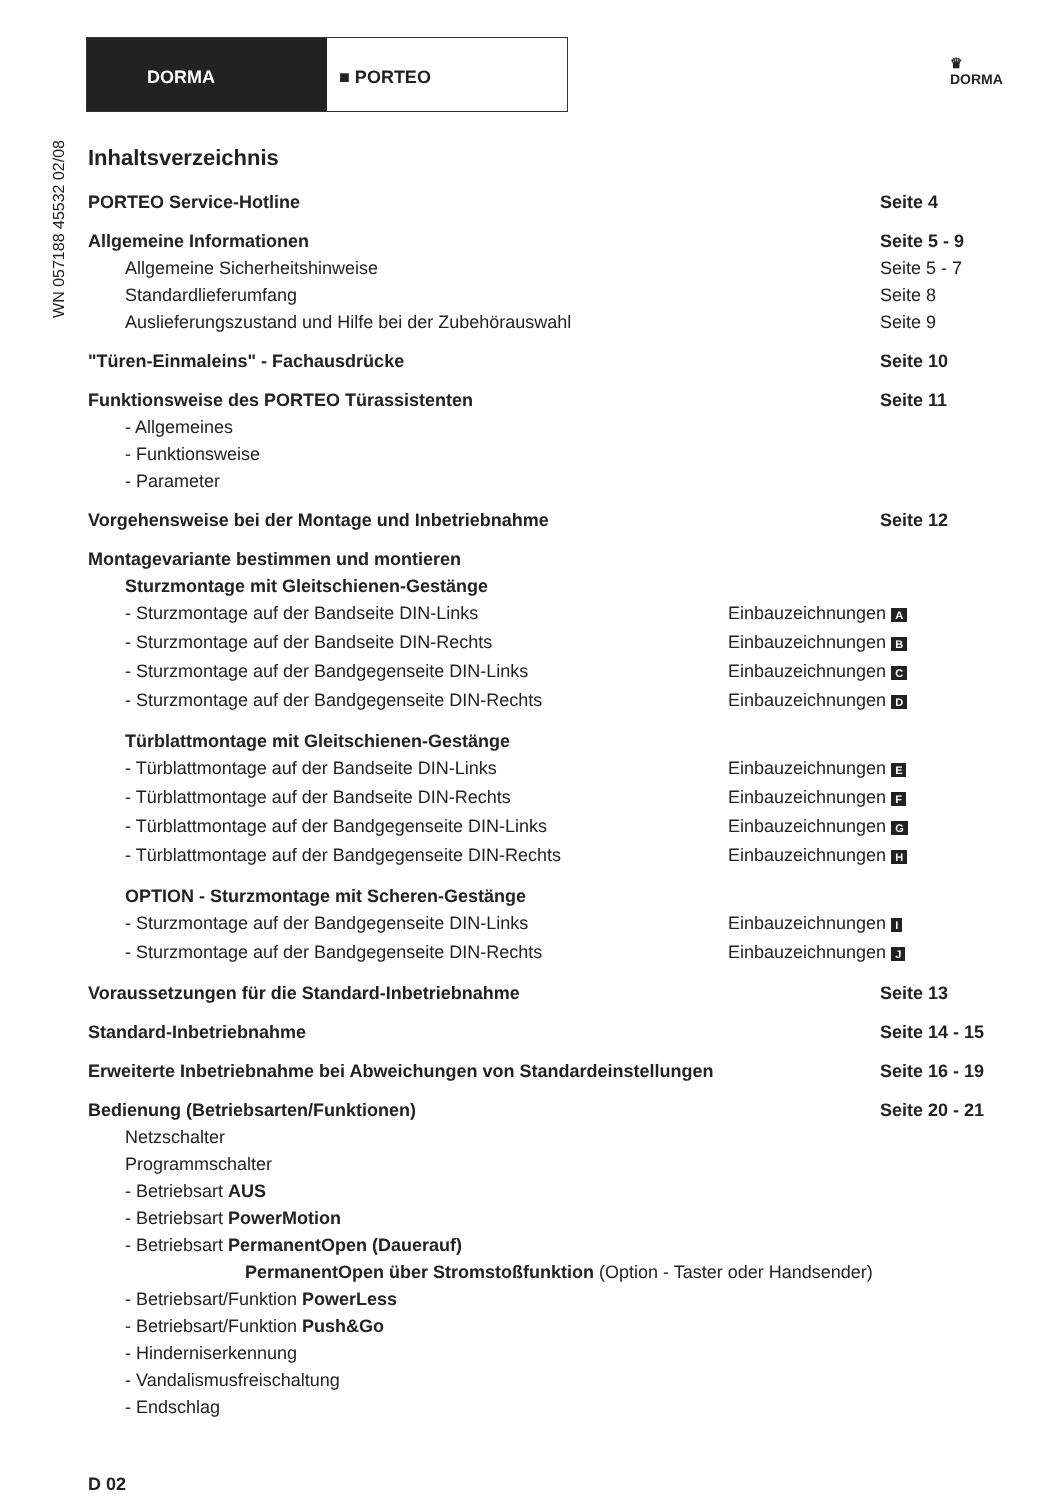DORMA ■ PORTEO
♛
DORMA
WN 057188 45532 02/08
Inhaltsverzeichnis
PORTEO Service-Hotline Seite 4
Allgemeine Informationen Seite 5 - 9
Allgemeine Sicherheitshinweise Seite 5 - 7
Standardlieferumfang Seite 8
Auslieferungszustand und Hilfe bei der Zubehörauswahl Seite 9
"Türen-Einmaleins" - Fachausdrücke Seite 10
Funktionsweise des PORTEO Türassistenten Seite 11
- Allgemeines
- Funktionsweise
- Parameter
Vorgehensweise bei der Montage und Inbetriebnahme Seite 12
Montagevariante bestimmen und montieren
Sturzmontage mit Gleitschienen-Gestänge
- Sturzmontage auf der Bandseite DIN-Links Einbauzeichnungen A
- Sturzmontage auf der Bandseite DIN-Rechts Einbauzeichnungen B
- Sturzmontage auf der Bandgegenseite DIN-Links Einbauzeichnungen C
- Sturzmontage auf der Bandgegenseite DIN-Rechts Einbauzeichnungen D
Türblattmontage mit Gleitschienen-Gestänge
- Türblattmontage auf der Bandseite DIN-Links Einbauzeichnungen E
- Türblattmontage auf der Bandseite DIN-Rechts Einbauzeichnungen F
- Türblattmontage auf der Bandgegenseite DIN-Links Einbauzeichnungen G
- Türblattmontage auf der Bandgegenseite DIN-Rechts Einbauzeichnungen H
OPTION - Sturzmontage mit Scheren-Gestänge
- Sturzmontage auf der Bandgegenseite DIN-Links Einbauzeichnungen I
- Sturzmontage auf der Bandgegenseite DIN-Rechts Einbauzeichnungen J
Voraussetzungen für die Standard-Inbetriebnahme Seite 13
Standard-Inbetriebnahme Seite 14 - 15
Erweiterte Inbetriebnahme bei Abweichungen von Standardeinstellungen Seite 16 - 19
Bedienung (Betriebsarten/Funktionen) Seite 20 - 21
Netzschalter
Programmschalter
- Betriebsart AUS
- Betriebsart PowerMotion
- Betriebsart PermanentOpen (Dauerauf)
PermanentOpen über Stromstoßfunktion (Option - Taster oder Handsender)
- Betriebsart/Funktion PowerLess
- Betriebsart/Funktion Push&Go
- Hinderniserkennung
- Vandalismusfreischaltung
- Endschlag
D 02